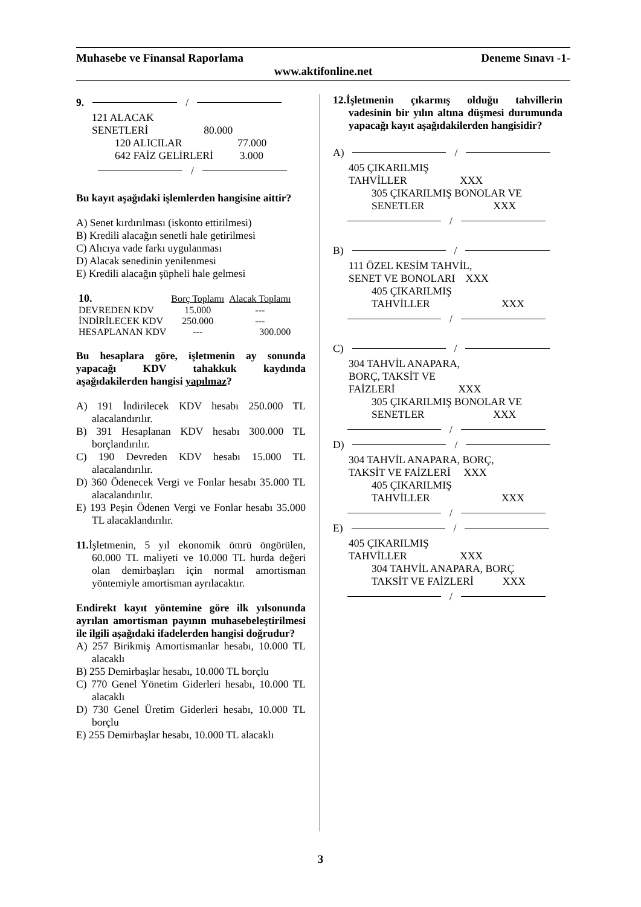Muhasebe ve Finansal Raporlama Deneme Sınavı -1-
www.aktifonline.net
9. /
121 ALACAK
SENETLERİ 80.000
120 ALICILAR 77.000
642 FAİZ GELİRLERİ 3.000
/
Bu kayıt aşağıdaki işlemlerden hangisine aittir?
A) Senet kırdırılması (iskonto ettirilmesi)
B) Kredili alacağın senetli hale getirilmesi
C) Alıcıya vade farkı uygulanması
D) Alacak senedinin yenilenmesi
E) Kredili alacağın şüpheli hale gelmesi
| 10. | Borç Toplamı | Alacak Toplamı |
| --- | --- | --- |
| DEVREDEN KDV | 15.000 | --- |
| İNDİRİLECEK KDV | 250.000 | --- |
| HESAPLANAN KDV | --- | 300.000 |
Bu hesaplara göre, işletmenin ay sonunda yapacağı KDV tahakkuk kaydında aşağıdakilerden hangisi yapılmaz?
A) 191 İndirilecek KDV hesabı 250.000 TL alacalandırılır.
B) 391 Hesaplanan KDV hesabı 300.000 TL borçlandırılır.
C) 190 Devreden KDV hesabı 15.000 TL alacalandırılır.
D) 360 Ödenecek Vergi ve Fonlar hesabı 35.000 TL alacalandırılır.
E) 193 Peşin Ödenen Vergi ve Fonlar hesabı 35.000 TL alacaklandırılır.
11. İşletmenin, 5 yıl ekonomik ömrü öngörülen, 60.000 TL maliyeti ve 10.000 TL hurda değeri olan demirbaşları için normal amortisman yöntemiyle amortisman ayrılacaktır.
Endirekt kayıt yöntemine göre ilk yılsonunda ayrılan amortisman payının muhasebeleştirilmesi ile ilgili aşağıdaki ifadelerden hangisi doğrudur?
A) 257 Birikmiş Amortismanlar hesabı, 10.000 TL alacaklı
B) 255 Demirbaşlar hesabı, 10.000 TL borçlu
C) 770 Genel Yönetim Giderleri hesabı, 10.000 TL alacaklı
D) 730 Genel Üretim Giderleri hesabı, 10.000 TL borçlu
E) 255 Demirbaşlar hesabı, 10.000 TL alacaklı
12.İşletmenin çıkarmış olduğu tahvillerin vadesinin bir yılın altına düşmesi durumunda yapacağı kayıt aşağıdakilerden hangisidir?
A) /
405 ÇIKARILMIŞ
TAHVİLLER XXX
305 ÇIKARILMIŞ BONOLAR VE
SENETLER XXX
/
B) /
111 ÖZEL KESİM TAHVİL,
SENET VE BONOLARI XXX
405 ÇIKARILMIŞ
TAHVİLLER XXX
/
C) /
304 TAHVİL ANAPARA,
BORÇ, TAKSİT VE
FAİZLERİ XXX
305 ÇIKARILMIŞ BONOLAR VE
SENETLER XXX
/
D) /
304 TAHVİL ANAPARA, BORÇ,
TAKSİT VE FAİZLERİ XXX
405 ÇIKARILMIŞ
TAHVİLLER XXX
/
E) /
405 ÇIKARILMIŞ
TAHVİLLER XXX
304 TAHVİL ANAPARA, BORÇ
TAKSİT VE FAİZLERİ XXX
/
3